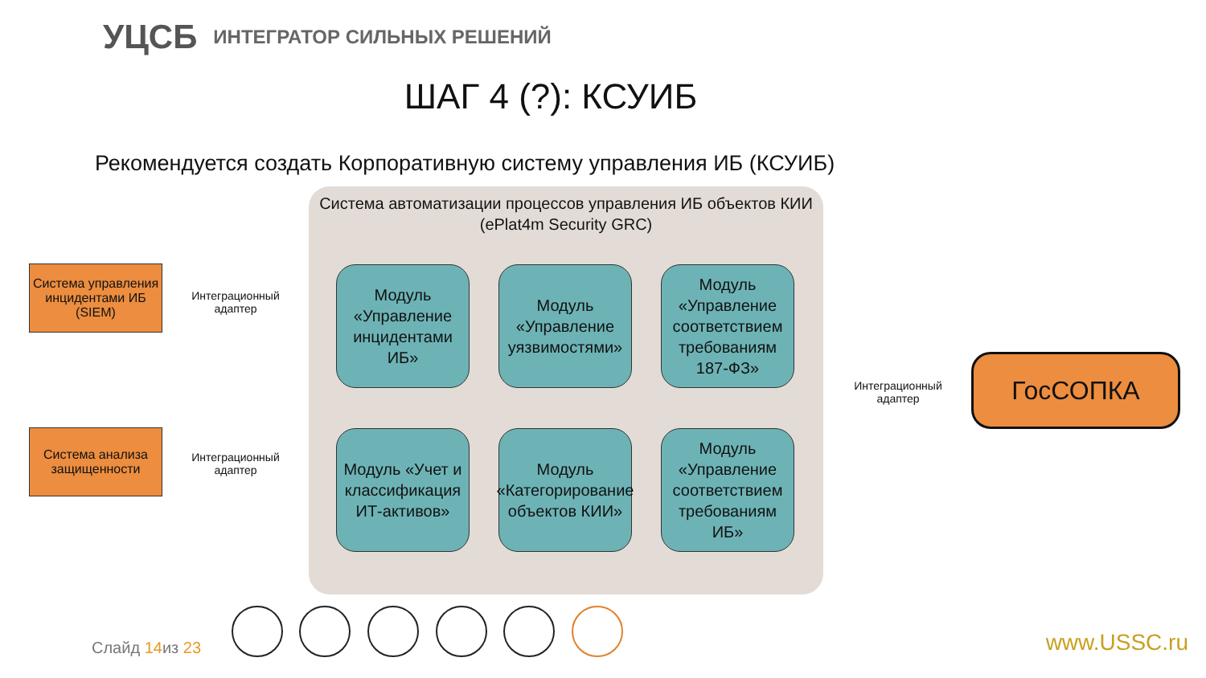УЦСБ ИНТЕГРАТОР СИЛЬНЫХ РЕШЕНИЙ
ШАГ 4 (?): КСУИБ
Рекомендуется создать Корпоративную систему управления ИБ (КСУИБ)
Система управления инцидентами ИБ (SIEM)
Интеграционный адаптер
Система анализа защищенности
Интеграционный адаптер
Система автоматизации процессов управления ИБ объектов КИИ
(ePlat4m Security GRC)
Модуль «Управление инцидентами ИБ»
Модуль «Управление уязвимостями»
Модуль «Управление соответствием требованиям 187-ФЗ»
Модуль «Учет и классификация ИТ-активов»
Модуль «Категорирование объектов КИИ»
Модуль «Управление соответствием требованиям ИБ»
Интеграционный адаптер
ГосСОПКА
Слайд 14из 23 www.USSC.ru